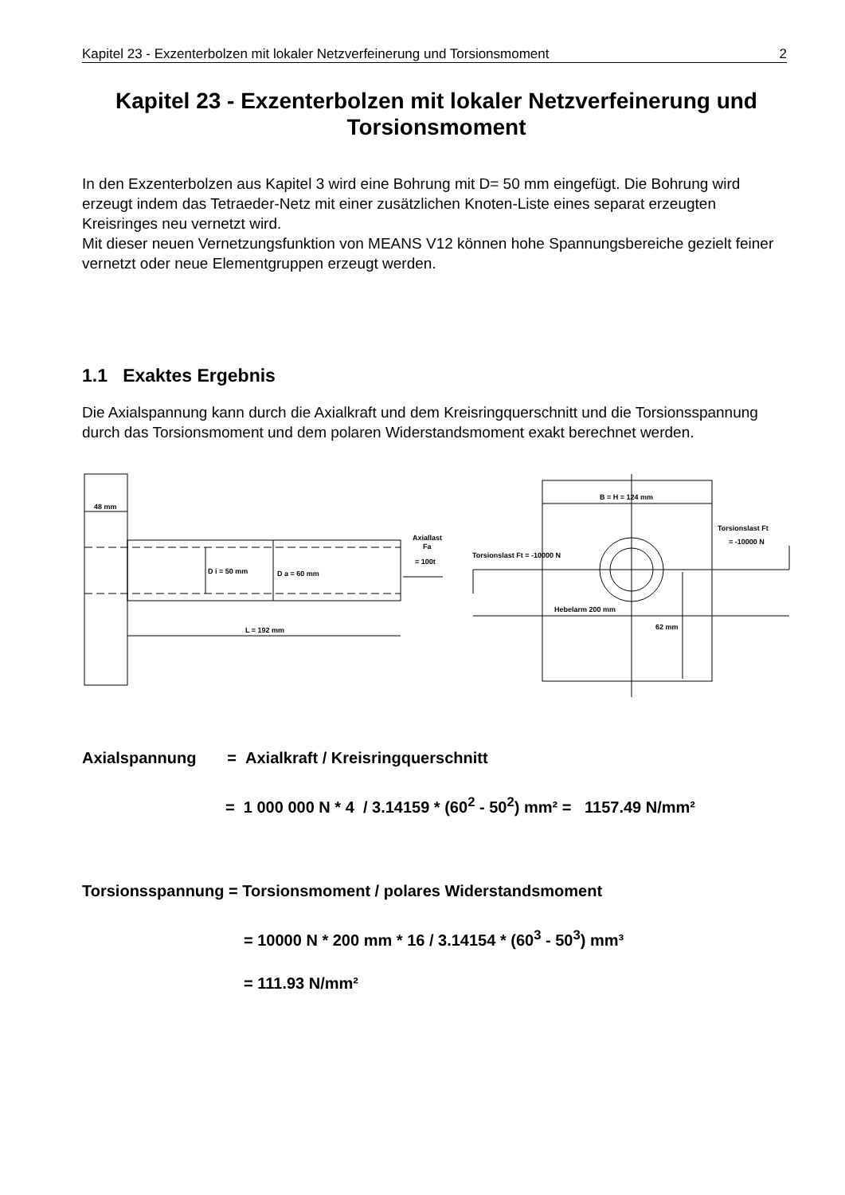Kapitel 23 - Exzenterbolzen mit lokaler Netzverfeinerung und Torsionsmoment 2
Kapitel 23 - Exzenterbolzen mit lokaler Netzverfeinerung und Torsionsmoment
In den Exzenterbolzen aus Kapitel 3 wird eine Bohrung mit D= 50 mm eingefügt. Die Bohrung wird erzeugt indem das Tetraeder-Netz mit einer zusätzlichen Knoten-Liste eines separat erzeugten Kreisringes neu vernetzt wird.
Mit dieser neuen Vernetzungsfunktion von MEANS V12 können hohe Spannungsbereiche gezielt feiner vernetzt oder neue Elementgruppen erzeugt werden.
1.1 Exaktes Ergebnis
Die Axialspannung kann durch die Axialkraft und dem Kreisringquerschnitt und die Torsionsspannung durch das Torsionsmoment und dem polaren Widerstandsmoment exakt berechnet werden.
48 mm
D i = 50 mm
D a = 60 mm
L = 192 mm
Axiallast
Fa
= 100t
B = H = 124 mm
Torsionslast Ft
= -10000 N
Torsionslast Ft = -10000 N
Hebelarm 200 mm
62 mm
Axialspannung = Axialkraft / Kreisringquerschnitt
= 1 000 000 N * 4 / 3.14159 * (60<sup>2</sup> - 50<sup>2</sup>) mm² = 1157.49 N/mm²
Torsionsspannung = Torsionsmoment / polares Widerstandsmoment
= 10000 N * 200 mm * 16 / 3.14154 * (60<sup>3</sup> - 50<sup>3</sup>) mm³
= 111.93 N/mm²